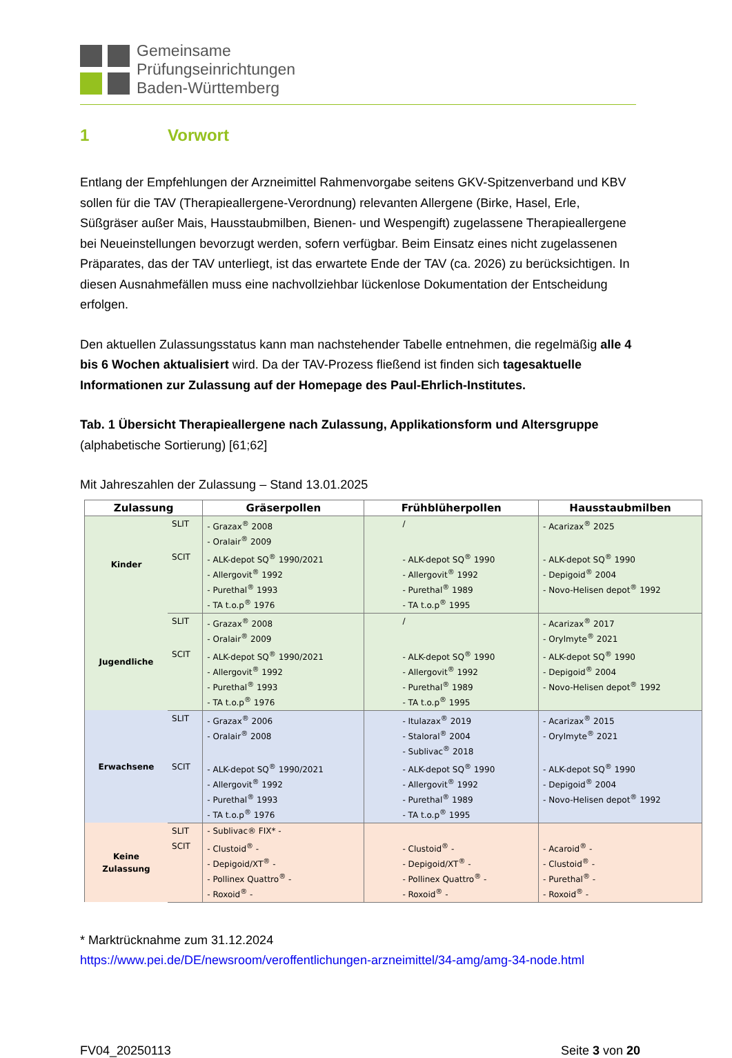Gemeinsame
Prüfungseinrichtungen
Baden-Württemberg
1 Vorwort
Entlang der Empfehlungen der Arzneimittel Rahmenvorgabe seitens GKV-Spitzenverband und KBV sollen für die TAV (Therapieallergene-Verordnung) relevanten Allergene (Birke, Hasel, Erle, Süßgräser außer Mais, Hausstaubmilben, Bienen- und Wespengift) zugelassene Therapieallergene bei Neueinstellungen bevorzugt werden, sofern verfügbar. Beim Einsatz eines nicht zugelassenen Präparates, das der TAV unterliegt, ist das erwartete Ende der TAV (ca. 2026) zu berücksichtigen. In diesen Ausnahmefällen muss eine nachvollziehbar lückenlose Dokumentation der Entscheidung erfolgen.
Den aktuellen Zulassungsstatus kann man nachstehender Tabelle entnehmen, die regelmäßig alle 4 bis 6 Wochen aktualisiert wird. Da der TAV-Prozess fließend ist finden sich tagesaktuelle Informationen zur Zulassung auf der Homepage des Paul-Ehrlich-Institutes.
Tab. 1 Übersicht Therapieallergene nach Zulassung, Applikationsform und Altersgruppe
(alphabetische Sortierung) [61;62]
Mit Jahreszahlen der Zulassung – Stand 13.01.2025
| Zulassung | | Gräserpollen | Frühblüherpollen | Hausstaubmilben |
| --- | --- | --- | --- | --- |
| Kinder | SLIT | - Grazax<sup>®</sup> 2008 - Oralair<sup>®</sup> 2009 | / | - Acarizax<sup>®</sup> 2025 |
| | SCIT | - ALK-depot SQ<sup>®</sup> 1990/2021 - Allergovit<sup>®</sup> 1992 - Purethal<sup>®</sup> 1993 - TA t.o.p<sup>®</sup> 1976 | - ALK-depot SQ<sup>®</sup> 1990 - Allergovit<sup>®</sup> 1992 - Purethal<sup>®</sup> 1989 - TA t.o.p<sup>®</sup> 1995 | - ALK-depot SQ<sup>®</sup> 1990 - Depigoid<sup>®</sup> 2004 - Novo-Helisen depot<sup>®</sup> 1992 |
| Jugendliche | SLIT | - Grazax<sup>®</sup> 2008 - Oralair<sup>®</sup> 2009 | / | - Acarizax<sup>®</sup> 2017 - Orylmyte<sup>®</sup> 2021 |
| | SCIT | - ALK-depot SQ<sup>®</sup> 1990/2021 - Allergovit<sup>®</sup> 1992 - Purethal<sup>®</sup> 1993 - TA t.o.p<sup>®</sup> 1976 | - ALK-depot SQ<sup>®</sup> 1990 - Allergovit<sup>®</sup> 1992 - Purethal<sup>®</sup> 1989 - TA t.o.p<sup>®</sup> 1995 | - ALK-depot SQ<sup>®</sup> 1990 - Depigoid<sup>®</sup> 2004 - Novo-Helisen depot<sup>®</sup> 1992 |
| Erwachsene | SLIT | - Grazax<sup>®</sup> 2006 - Oralair<sup>®</sup> 2008 | - Itulazax<sup>®</sup> 2019 - Staloral<sup>®</sup> 2004 - Sublivac<sup>®</sup> 2018 | - Acarizax<sup>®</sup> 2015 - Orylmyte<sup>®</sup> 2021 |
| | SCIT | - ALK-depot SQ<sup>®</sup> 1990/2021 - Allergovit<sup>®</sup> 1992 - Purethal<sup>®</sup> 1993 - TA t.o.p<sup>®</sup> 1976 | - ALK-depot SQ<sup>®</sup> 1990 - Allergovit<sup>®</sup> 1992 - Purethal<sup>®</sup> 1989 - TA t.o.p<sup>®</sup> 1995 | - ALK-depot SQ<sup>®</sup> 1990 - Depigoid<sup>®</sup> 2004 - Novo-Helisen depot<sup>®</sup> 1992 |
| Keine Zulassung | SLIT | - Sublivac® FIX* - | | |
| | SCIT | - Clustoid<sup>®</sup> - - Depigoid/XT<sup>®</sup> - - Pollinex Quattro<sup>®</sup> - - Roxoid<sup>®</sup> - | - Clustoid<sup>®</sup> - - Depigoid/XT<sup>®</sup> - - Pollinex Quattro<sup>®</sup> - - Roxoid<sup>®</sup> - | - Acaroid<sup>®</sup> - - Clustoid<sup>®</sup> - - Purethal<sup>®</sup> - - Roxoid<sup>®</sup> - |
* Marktrücknahme zum 31.12.2024
https://www.pei.de/DE/newsroom/veroffentlichungen-arzneimittel/34-amg/amg-34-node.html
FV04_20250113 Seite 3 von 20